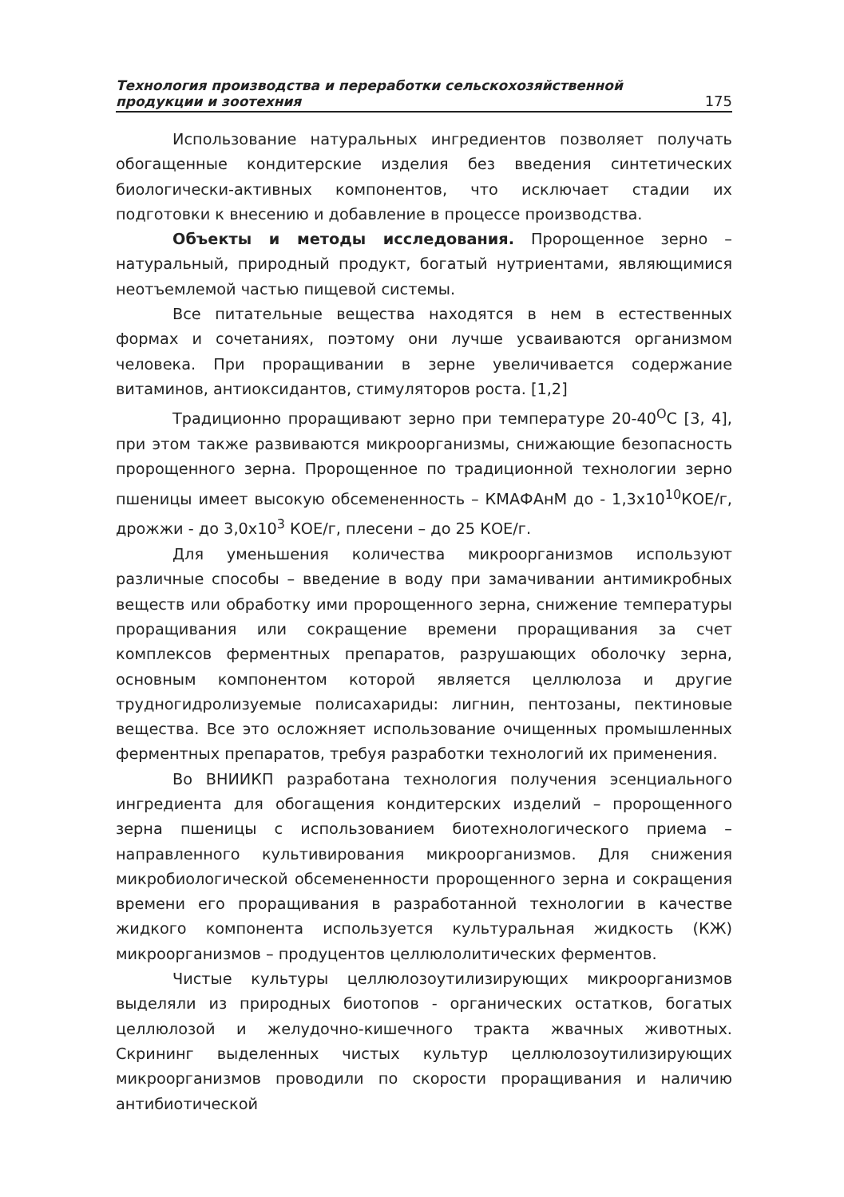Технология производства и переработки сельскохозяйственной
продукции и зоотехния
175
Использование натуральных ингредиентов позволяет получать обогащенные кондитерские изделия без введения синтетических биологически-активных компонентов, что исключает стадии их подготовки к внесению и добавление в процессе производства.
Объекты и методы исследования. Пророщенное зерно – натуральный, природный продукт, богатый нутриентами, являющимися неотъемлемой частью пищевой системы.
Все питательные вещества находятся в нем в естественных формах и сочетаниях, поэтому они лучше усваиваются организмом человека. При проращивании в зерне увеличивается содержание витаминов, антиоксидантов, стимуляторов роста. [1,2]
Традиционно проращивают зерно при температуре 20-40<sup>О</sup>С [3, 4], при этом также развиваются микроорганизмы, снижающие безопасность пророщенного зерна. Пророщенное по традиционной технологии зерно пшеницы имеет высокую обсемененность – КМАФАнМ до - 1,3х10<sup>10</sup>КОЕ/г, дрожжи - до 3,0х10<sup>3</sup> КОЕ/г, плесени – до 25 КОЕ/г.
Для уменьшения количества микроорганизмов используют различные способы – введение в воду при замачивании антимикробных веществ или обработку ими пророщенного зерна, снижение температуры проращивания или сокращение времени проращивания за счет комплексов ферментных препаратов, разрушающих оболочку зерна, основным компонентом которой является целлюлоза и другие трудногидролизуемые полисахариды: лигнин, пентозаны, пектиновые вещества. Все это осложняет использование очищенных промышленных ферментных препаратов, требуя разработки технологий их применения.
Во ВНИИКП разработана технология получения эсенциального ингредиента для обогащения кондитерских изделий – пророщенного зерна пшеницы с использованием биотехнологического приема – направленного культивирования микроорганизмов. Для снижения микробиологической обсемененности пророщенного зерна и сокращения времени его проращивания в разработанной технологии в качестве жидкого компонента используется культуральная жидкость (КЖ) микроорганизмов – продуцентов целлюлолитических ферментов.
Чистые культуры целлюлозоутилизирующих микроорганизмов выделяли из природных биотопов - органических остатков, богатых целлюлозой и желудочно-кишечного тракта жвачных животных. Скрининг выделенных чистых культур целлюлозоутилизирующих микроорганизмов проводили по скорости проращивания и наличию антибиотической